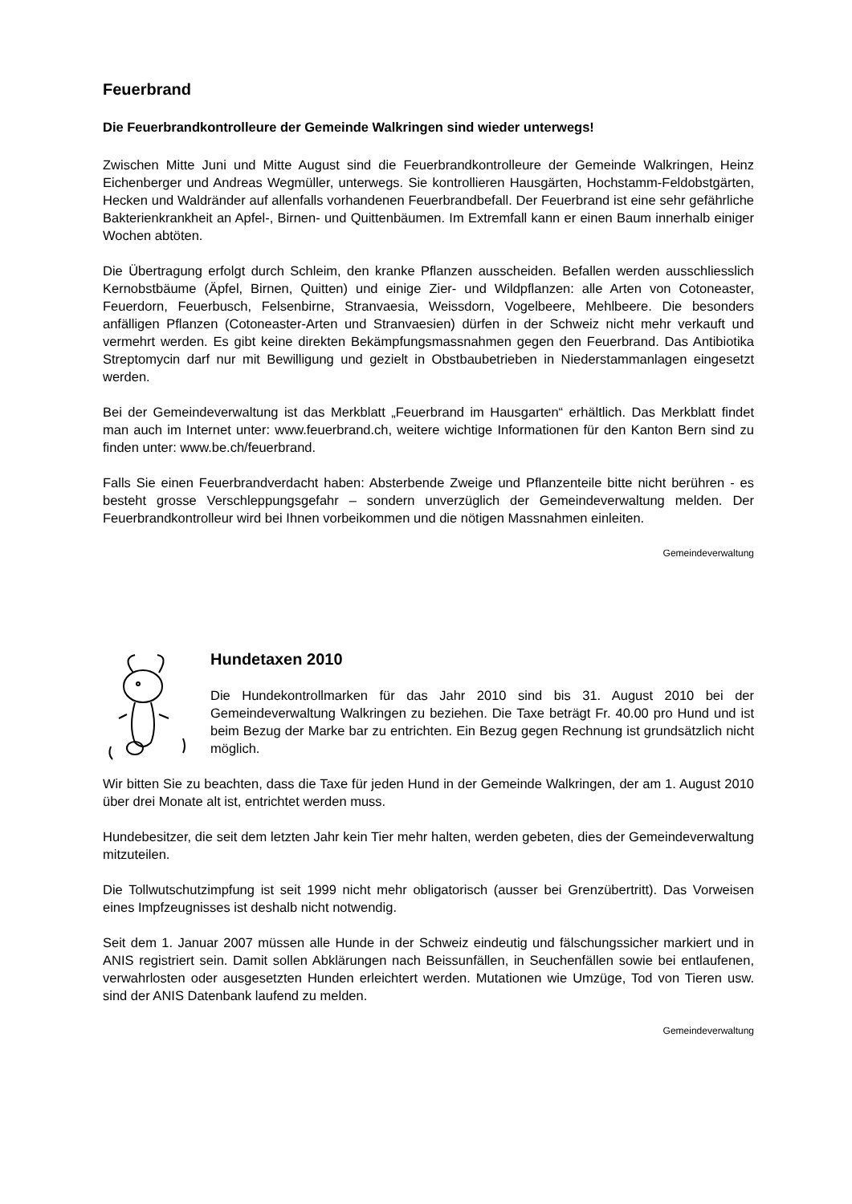Feuerbrand
Die Feuerbrandkontrolleure der Gemeinde Walkringen sind wieder unterwegs!
Zwischen Mitte Juni und Mitte August sind die Feuerbrandkontrolleure der Gemeinde Walkringen, Heinz Eichenberger und Andreas Wegmüller, unterwegs. Sie kontrollieren Hausgärten, Hochstamm-Feldobstgärten, Hecken und Waldränder auf allenfalls vorhandenen Feuerbrandbefall. Der Feuerbrand ist eine sehr gefährliche Bakterienkrankheit an Apfel-, Birnen- und Quittenbäumen. Im Extremfall kann er einen Baum innerhalb einiger Wochen abtöten.
Die Übertragung erfolgt durch Schleim, den kranke Pflanzen ausscheiden. Befallen werden ausschliesslich Kernobstbäume (Äpfel, Birnen, Quitten) und einige Zier- und Wildpflanzen: alle Arten von Cotoneaster, Feuerdorn, Feuerbusch, Felsenbirne, Stranvaesia, Weissdorn, Vogelbeere, Mehlbeere. Die besonders anfälligen Pflanzen (Cotoneaster-Arten und Stranvaesien) dürfen in der Schweiz nicht mehr verkauft und vermehrt werden. Es gibt keine direkten Bekämpfungsmassnahmen gegen den Feuerbrand. Das Antibiotika Streptomycin darf nur mit Bewilligung und gezielt in Obstbaubetrieben in Niederstammanlagen eingesetzt werden.
Bei der Gemeindeverwaltung ist das Merkblatt „Feuerbrand im Hausgarten“ erhältlich. Das Merkblatt findet man auch im Internet unter: www.feuerbrand.ch, weitere wichtige Informationen für den Kanton Bern sind zu finden unter: www.be.ch/feuerbrand.
Falls Sie einen Feuerbrandverdacht haben: Absterbende Zweige und Pflanzenteile bitte nicht berühren - es besteht grosse Verschleppungsgefahr – sondern unverzüglich der Gemeindeverwaltung melden. Der Feuerbrandkontrolleur wird bei Ihnen vorbeikommen und die nötigen Massnahmen einleiten.
Gemeindeverwaltung
Hundetaxen 2010
Die Hundekontrollmarken für das Jahr 2010 sind bis 31. August 2010 bei der Gemeindeverwaltung Walkringen zu beziehen. Die Taxe beträgt Fr. 40.00 pro Hund und ist beim Bezug der Marke bar zu entrichten. Ein Bezug gegen Rechnung ist grundsätzlich nicht möglich.
Wir bitten Sie zu beachten, dass die Taxe für jeden Hund in der Gemeinde Walkringen, der am 1. August 2010 über drei Monate alt ist, entrichtet werden muss.
Hundebesitzer, die seit dem letzten Jahr kein Tier mehr halten, werden gebeten, dies der Gemeindeverwaltung mitzuteilen.
Die Tollwutschutzimpfung ist seit 1999 nicht mehr obligatorisch (ausser bei Grenzübertritt). Das Vorweisen eines Impfzeugnisses ist deshalb nicht notwendig.
Seit dem 1. Januar 2007 müssen alle Hunde in der Schweiz eindeutig und fälschungssicher markiert und in ANIS registriert sein. Damit sollen Abklärungen nach Beissunfällen, in Seuchenfällen sowie bei entlaufenen, verwahrlosten oder ausgesetzten Hunden erleichtert werden. Mutationen wie Umzüge, Tod von Tieren usw. sind der ANIS Datenbank laufend zu melden.
Gemeindeverwaltung